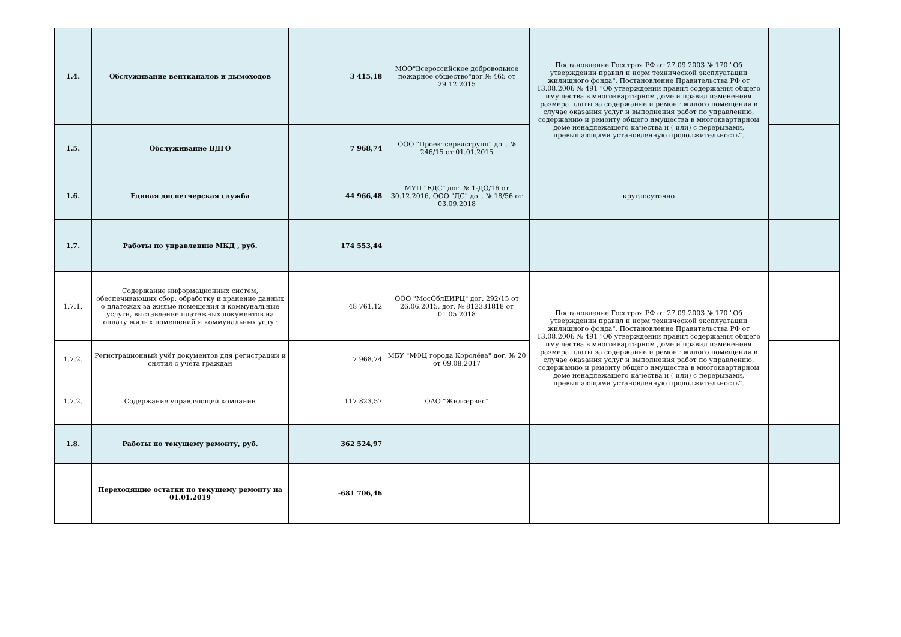| 1.4. | Обслуживание вентканалов и дымоходов | 3 415,18 | МОО"Всероссийское добровольное пожарное общество"дог.№ 465 от 29.12.2015 | Постановление Госстроя РФ от 27.09.2003 № 170 "Об утверждении правил и норм технической эксплуатации жилищного фонда", Постановление Правительства РФ от 13.08.2006 № 491 "Об утверждении правил содержания общего имущества в многоквартирном доме и правил измененеия размера платы за содержание и ремонт жилого помещения в случае оказания услуг и выполнения работ по управлению, содержанию и ремонту общего имущества в многоквартирном доме ненадлежащего качества и ( или) с перерывами, превышающими установленную продолжительность". | |
| 1.5. | Обслуживание ВДГО | 7 968,74 | ООО "Проектсервисгрупп" дог. № 246/15 от 01.01.2015 | | |
| 1.6. | Единая диспетчерская служба | 44 966,48 | МУП "ЕДС" дог. № 1-ДО/16 от 30.12.2016, ООО "ДС" дог. № 18/56 от 03.09.2018 | круглосуточно | |
| 1.7. | Работы по управлению МКД , руб. | 174 553,44 | | | |
| 1.7.1. | Содержание информационных систем, обеспечивающих сбор, обработку и хранение данных о платежах за жилые помещения и коммунальные услуги, выставление платежных документов на оплату жилых помещений и коммунальных услуг | 48 761,12 | ООО "МосОблЕИРЦ" дог. 292/15 от 26.06.2015, дог. № 812331818 от 01.05.2018 | Постановление Госстроя РФ от 27.09.2003 № 170 "Об утверждении правил и норм технической эксплуатации жилищного фонда", Постановление Правительства РФ от 13.08.2006 № 491 "Об утверждении правил содержания общего имущества в многоквартирном доме и правил измененеия размера платы за содержание и ремонт жилого помещения в случае оказания услуг и выполнения работ по управлению, содержанию и ремонту общего имущества в многоквартирном доме ненадлежащего качества и ( или) с перерывами, превышающими установленную продолжительность". | |
| 1.7.2. | Регистрационный учёт документов для регистрации и снятия с учёта граждан | 7 968,74 | МБУ "МФЦ города Королёва" дог. № 20 от 09.08.2017 | | |
| 1.7.2. | Содержание управляющей компании | 117 823,57 | ОАО "Жилсервис" | | |
| 1.8. | Работы по текущему ремонту, руб. | 362 524,97 | | | |
| | Переходящие остатки по текущему ремонту на 01.01.2019 | -681 706,46 | | | |